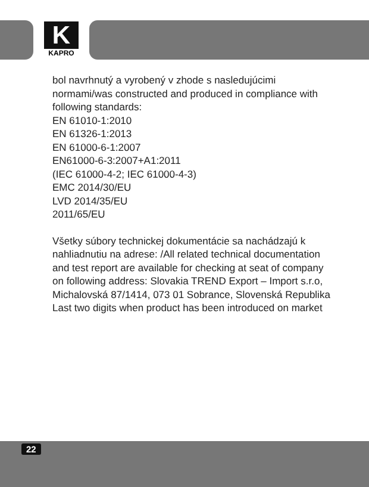K
KAPRO
bol navrhnutý a vyrobený v zhode s nasledujúcimi normami/was constructed and produced in compliance with following standards:
EN 61010-1:2010
EN 61326-1:2013
EN 61000-6-1:2007
EN61000-6-3:2007+A1:2011
(IEC 61000-4-2; IEC 61000-4-3)
EMC 2014/30/EU
LVD 2014/35/EU
2011/65/EU
Všetky súbory technickej dokumentácie sa nachádzajú k nahliadnutiu na adrese: /All related technical documentation and test report are available for checking at seat of company on following address: Slovakia TREND Export – Import s.r.o, Michalovská 87/1414, 073 01 Sobrance, Slovenská Republika
Last two digits when product has been introduced on market
22